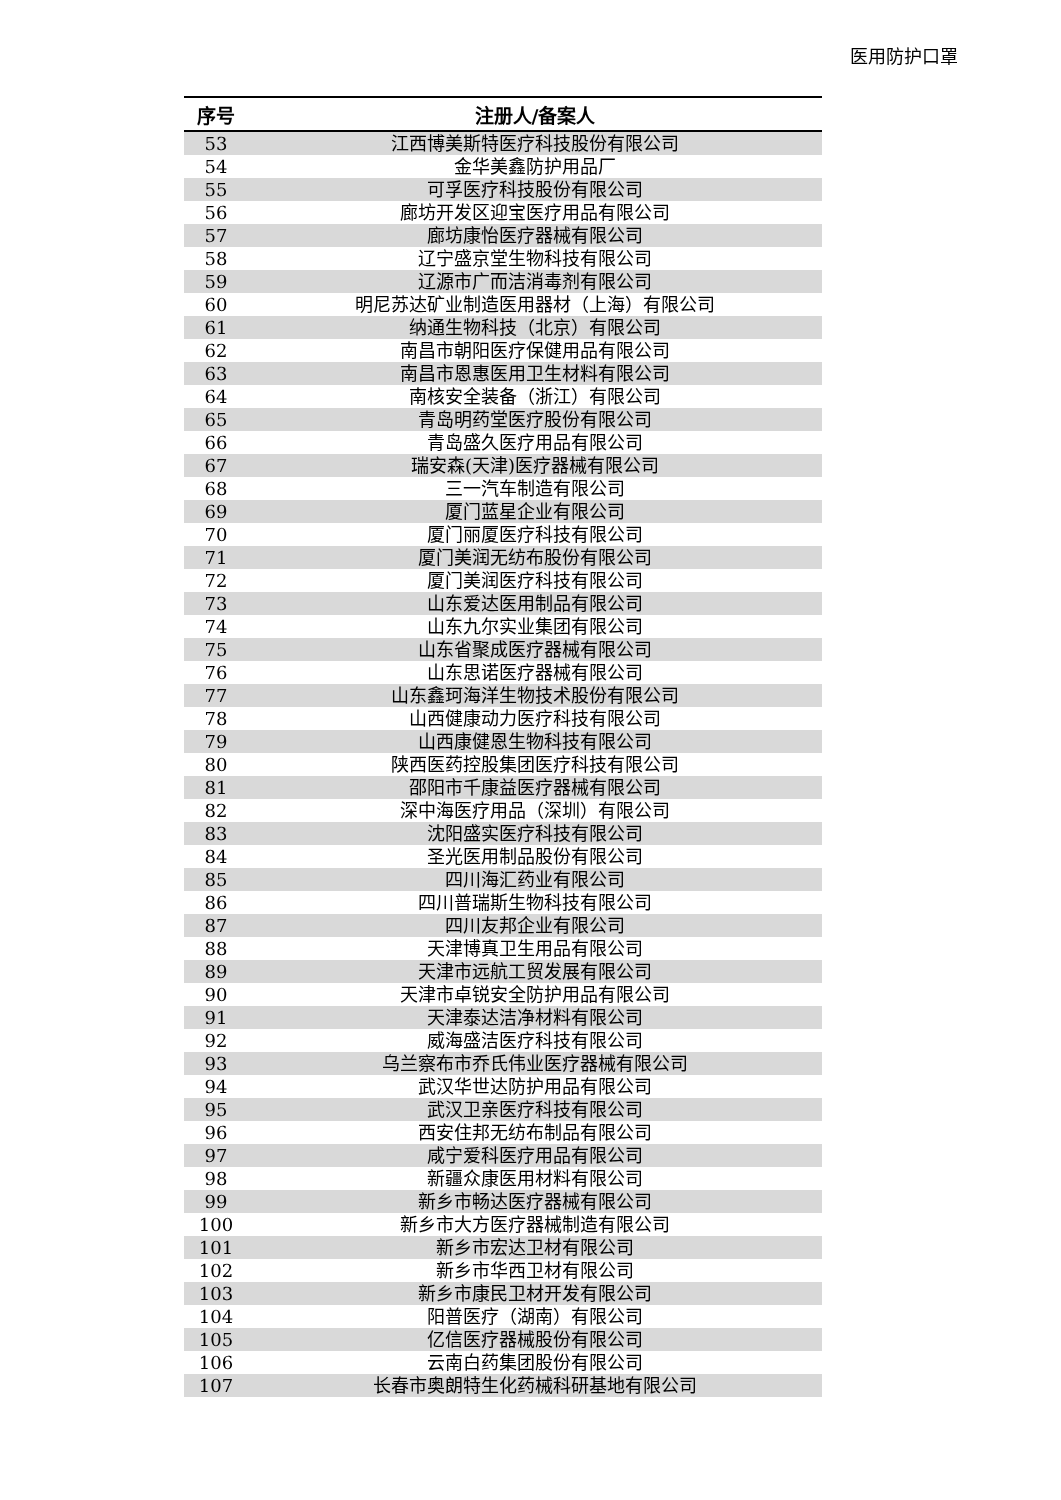医用防护口罩
| 序号 | 注册人/备案人 |
| --- | --- |
| 53 | 江西博美斯特医疗科技股份有限公司 |
| 54 | 金华美鑫防护用品厂 |
| 55 | 可孚医疗科技股份有限公司 |
| 56 | 廊坊开发区迎宝医疗用品有限公司 |
| 57 | 廊坊康怡医疗器械有限公司 |
| 58 | 辽宁盛京堂生物科技有限公司 |
| 59 | 辽源市广而洁消毒剂有限公司 |
| 60 | 明尼苏达矿业制造医用器材（上海）有限公司 |
| 61 | 纳通生物科技（北京）有限公司 |
| 62 | 南昌市朝阳医疗保健用品有限公司 |
| 63 | 南昌市恩惠医用卫生材料有限公司 |
| 64 | 南核安全装备（浙江）有限公司 |
| 65 | 青岛明药堂医疗股份有限公司 |
| 66 | 青岛盛久医疗用品有限公司 |
| 67 | 瑞安森(天津)医疗器械有限公司 |
| 68 | 三一汽车制造有限公司 |
| 69 | 厦门蓝星企业有限公司 |
| 70 | 厦门丽厦医疗科技有限公司 |
| 71 | 厦门美润无纺布股份有限公司 |
| 72 | 厦门美润医疗科技有限公司 |
| 73 | 山东爱达医用制品有限公司 |
| 74 | 山东九尔实业集团有限公司 |
| 75 | 山东省聚成医疗器械有限公司 |
| 76 | 山东思诺医疗器械有限公司 |
| 77 | 山东鑫珂海洋生物技术股份有限公司 |
| 78 | 山西健康动力医疗科技有限公司 |
| 79 | 山西康健恩生物科技有限公司 |
| 80 | 陕西医药控股集团医疗科技有限公司 |
| 81 | 邵阳市千康益医疗器械有限公司 |
| 82 | 深中海医疗用品（深圳）有限公司 |
| 83 | 沈阳盛实医疗科技有限公司 |
| 84 | 圣光医用制品股份有限公司 |
| 85 | 四川海汇药业有限公司 |
| 86 | 四川普瑞斯生物科技有限公司 |
| 87 | 四川友邦企业有限公司 |
| 88 | 天津博真卫生用品有限公司 |
| 89 | 天津市远航工贸发展有限公司 |
| 90 | 天津市卓锐安全防护用品有限公司 |
| 91 | 天津泰达洁净材料有限公司 |
| 92 | 威海盛洁医疗科技有限公司 |
| 93 | 乌兰察布市乔氏伟业医疗器械有限公司 |
| 94 | 武汉华世达防护用品有限公司 |
| 95 | 武汉卫亲医疗科技有限公司 |
| 96 | 西安住邦无纺布制品有限公司 |
| 97 | 咸宁爱科医疗用品有限公司 |
| 98 | 新疆众康医用材料有限公司 |
| 99 | 新乡市畅达医疗器械有限公司 |
| 100 | 新乡市大方医疗器械制造有限公司 |
| 101 | 新乡市宏达卫材有限公司 |
| 102 | 新乡市华西卫材有限公司 |
| 103 | 新乡市康民卫材开发有限公司 |
| 104 | 阳普医疗（湖南）有限公司 |
| 105 | 亿信医疗器械股份有限公司 |
| 106 | 云南白药集团股份有限公司 |
| 107 | 长春市奥朗特生化药械科研基地有限公司 |